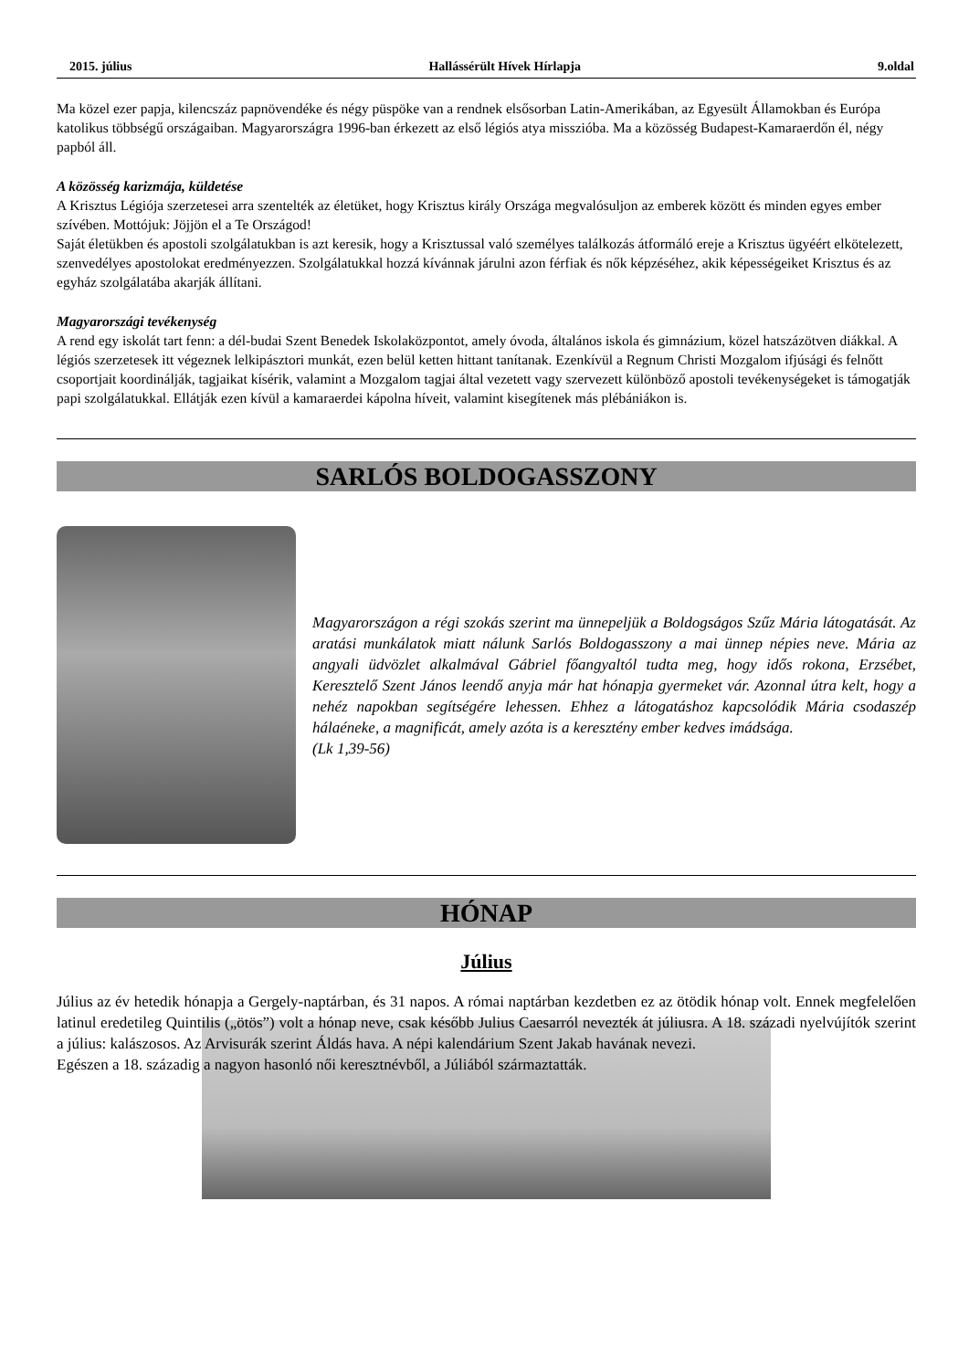2015. július Hallássérült Hívek Hírlapja 9.oldal
Ma közel ezer papja, kilencszáz papnövendéke és négy püspöke van a rendnek elsősorban Latin-Amerikában, az Egyesült Államokban és Európa katolikus többségű országaiban. Magyarországra 1996-ban érkezett az első légiós atya misszióba. Ma a közösség Budapest-Kamaraerdőn él, négy papból áll.
A közösség karizmája, küldetése
A Krisztus Légiója szerzetesei arra szentelték az életüket, hogy Krisztus király Országa megvalósuljon az emberek között és minden egyes ember szívében. Mottójuk: Jöjjön el a Te Országod!
Saját életükben és apostoli szolgálatukban is azt keresik, hogy a Krisztussal való személyes találkozás átformáló ereje a Krisztus ügyéért elkötelezett, szenvedélyes apostolokat eredményezzen. Szolgálatukkal hozzá kívánnak járulni azon férfiak és nők képzéséhez, akik képességeiket Krisztus és az egyház szolgálatába akarják állítani.
Magyarországi tevékenység
A rend egy iskolát tart fenn: a dél-budai Szent Benedek Iskolaközpontot, amely óvoda, általános iskola és gimnázium, közel hatszázötven diákkal. A légiós szerzetesek itt végeznek lelkipásztori munkát, ezen belül ketten hittant tanítanak. Ezenkívül a Regnum Christi Mozgalom ifjúsági és felnőtt csoportjait koordinálják, tagjaikat kísérik, valamint a Mozgalom tagjai által vezetett vagy szervezett különböző apostoli tevékenységeket is támogatják papi szolgálatukkal. Ellátják ezen kívül a kamaraerdei kápolna híveit, valamint kisegítenek más plébániákon is.
SARLÓS BOLDOGASSZONY
Magyarországon a régi szokás szerint ma ünnepeljük a Boldogságos Szűz Mária látogatását. Az aratási munkálatok miatt nálunk Sarlós Boldogasszony a mai ünnep népies neve. Mária az angyali üdvözlet alkalmával Gábriel főangyaltól tudta meg, hogy idős rokona, Erzsébet, Keresztelő Szent János leendő anyja már hat hónapja gyermeket vár. Azonnal útra kelt, hogy a nehéz napokban segítségére lehessen. Ehhez a látogatáshoz kapcsolódik Mária csodaszép hálaéneke, a magnificát, amely azóta is a keresztény ember kedves imádsága.
(Lk 1,39-56)
HÓNAP
Július
Július az év hetedik hónapja a Gergely-naptárban, és 31 napos. A római naptárban kezdetben ez az ötödik hónap volt. Ennek megfelelően latinul eredetileg Quintilis („ötös”) volt a hónap neve, csak később Julius Caesarról nevezték át júliusra. A 18. századi nyelvújítók szerint a július: kalászosos. Az Arvisurák szerint Áldás hava. A népi kalendárium Szent Jakab havának nevezi.
Egészen a 18. századig a nagyon hasonló női keresztnévből, a Júliából származtatták.